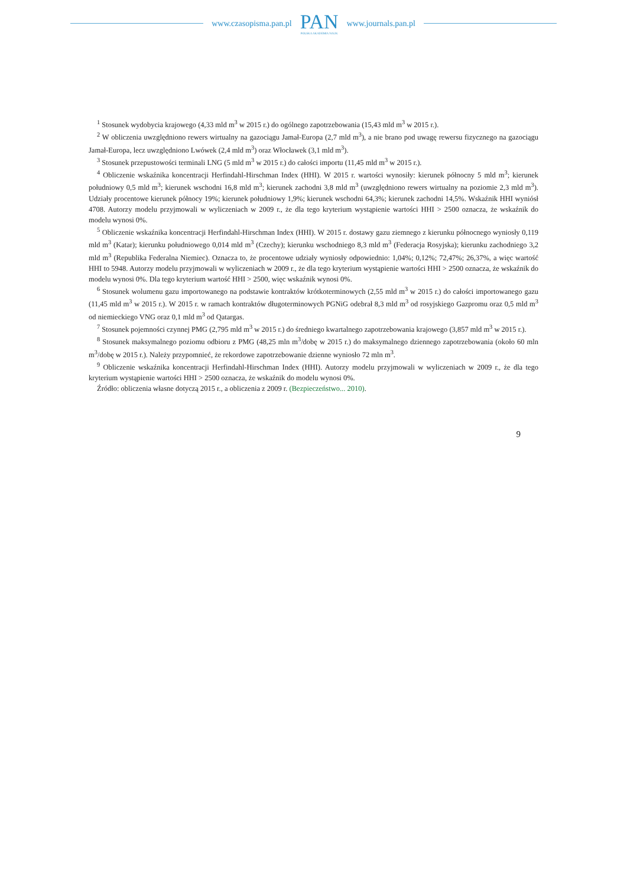www.czasopisma.pan.pl
PAN
POLSKA AKADEMIA NAUK
www.journals.pan.pl
<sup>1</sup> Stosunek wydobycia krajowego (4,33 mld m<sup>3</sup> w 2015 r.) do ogólnego zapotrzebowania (15,43 mld m<sup>3</sup> w 2015 r.).
<sup>2</sup> W obliczenia uwzględniono rewers wirtualny na gazociągu Jamał-Europa (2,7 mld m<sup>3</sup>), a nie brano pod uwagę rewersu fizycznego na gazociągu Jamał-Europa, lecz uwzględniono Lwówek (2,4 mld m<sup>3</sup>) oraz Włocławek (3,1 mld m<sup>3</sup>).
<sup>3</sup> Stosunek przepustowości terminali LNG (5 mld m<sup>3</sup> w 2015 r.) do całości importu (11,45 mld m<sup>3</sup> w 2015 r.).
<sup>4</sup> Obliczenie wskaźnika koncentracji Herfindahl-Hirschman Index (HHI). W 2015 r. wartości wynosiły: kierunek północny 5 mld m<sup>3</sup>; kierunek południowy 0,5 mld m<sup>3</sup>; kierunek wschodni 16,8 mld m<sup>3</sup>; kierunek zachodni 3,8 mld m<sup>3</sup> (uwzględniono rewers wirtualny na poziomie 2,3 mld m<sup>3</sup>). Udziały procentowe kierunek północy 19%; kierunek południowy 1,9%; kierunek wschodni 64,3%; kierunek zachodni 14,5%. Wskaźnik HHI wyniósł 4708. Autorzy modelu przyjmowali w wyliczeniach w 2009 r., że dla tego kryterium wystąpienie wartości HHI > 2500 oznacza, że wskaźnik do modelu wynosi 0%.
<sup>5</sup> Obliczenie wskaźnika koncentracji Herfindahl-Hirschman Index (HHI). W 2015 r. dostawy gazu ziemnego z kierunku północnego wyniosły 0,119 mld m<sup>3</sup> (Katar); kierunku południowego 0,014 mld m<sup>3</sup> (Czechy); kierunku wschodniego 8,3 mld m<sup>3</sup> (Federacja Rosyjska); kierunku zachodniego 3,2 mld m<sup>3</sup> (Republika Federalna Niemiec). Oznacza to, że procentowe udziały wyniosły odpowiednio: 1,04%; 0,12%; 72,47%; 26,37%, a więc wartość HHI to 5948. Autorzy modelu przyjmowali w wyliczeniach w 2009 r., że dla tego kryterium wystąpienie wartości HHI > 2500 oznacza, że wskaźnik do modelu wynosi 0%. Dla tego kryterium wartość HHI > 2500, więc wskaźnik wynosi 0%.
<sup>6</sup> Stosunek wolumenu gazu importowanego na podstawie kontraktów krótkoterminowych (2,55 mld m<sup>3</sup> w 2015 r.) do całości importowanego gazu (11,45 mld m<sup>3</sup> w 2015 r.). W 2015 r. w ramach kontraktów długoterminowych PGNiG odebrał 8,3 mld m<sup>3</sup> od rosyjskiego Gazpromu oraz 0,5 mld m<sup>3</sup> od niemieckiego VNG oraz 0,1 mld m<sup>3</sup> od Qatargas.
<sup>7</sup> Stosunek pojemności czynnej PMG (2,795 mld m<sup>3</sup> w 2015 r.) do średniego kwartalnego zapotrzebowania krajowego (3,857 mld m<sup>3</sup> w 2015 r.).
<sup>8</sup> Stosunek maksymalnego poziomu odbioru z PMG (48,25 mln m<sup>3</sup>/dobę w 2015 r.) do maksymalnego dziennego zapotrzebowania (około 60 mln m<sup>3</sup>/dobę w 2015 r.). Należy przypomnieć, że rekordowe zapotrzebowanie dzienne wyniosło 72 mln m<sup>3</sup>.
<sup>9</sup> Obliczenie wskaźnika koncentracji Herfindahl-Hirschman Index (HHI). Autorzy modelu przyjmowali w wyliczeniach w 2009 r., że dla tego kryterium wystąpienie wartości HHI > 2500 oznacza, że wskaźnik do modelu wynosi 0%.
Źródło: obliczenia własne dotyczą 2015 r., a obliczenia z 2009 r. (Bezpieczeństwo... 2010).
9